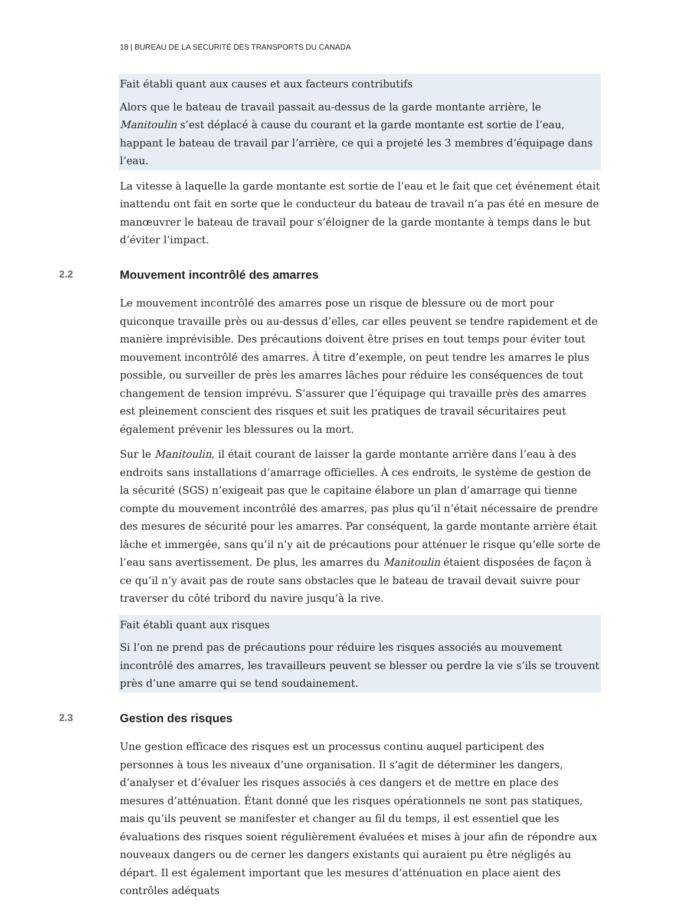18 | BUREAU DE LA SÉCURITÉ DES TRANSPORTS DU CANADA
Fait établi quant aux causes et aux facteurs contributifs
Alors que le bateau de travail passait au-dessus de la garde montante arrière, le Manitoulin s’est déplacé à cause du courant et la garde montante est sortie de l’eau, happant le bateau de travail par l’arrière, ce qui a projeté les 3 membres d’équipage dans l’eau.
La vitesse à laquelle la garde montante est sortie de l’eau et le fait que cet événement était inattendu ont fait en sorte que le conducteur du bateau de travail n’a pas été en mesure de manœuvrer le bateau de travail pour s’éloigner de la garde montante à temps dans le but d’éviter l’impact.
2.2 Mouvement incontrôlé des amarres
Le mouvement incontrôlé des amarres pose un risque de blessure ou de mort pour quiconque travaille près ou au-dessus d’elles, car elles peuvent se tendre rapidement et de manière imprévisible. Des précautions doivent être prises en tout temps pour éviter tout mouvement incontrôlé des amarres. À titre d’exemple, on peut tendre les amarres le plus possible, ou surveiller de près les amarres lâches pour réduire les conséquences de tout changement de tension imprévu. S’assurer que l’équipage qui travaille près des amarres est pleinement conscient des risques et suit les pratiques de travail sécuritaires peut également prévenir les blessures ou la mort.
Sur le Manitoulin, il était courant de laisser la garde montante arrière dans l’eau à des endroits sans installations d’amarrage officielles. À ces endroits, le système de gestion de la sécurité (SGS) n’exigeait pas que le capitaine élabore un plan d’amarrage qui tienne compte du mouvement incontrôlé des amarres, pas plus qu’il n’était nécessaire de prendre des mesures de sécurité pour les amarres. Par conséquent, la garde montante arrière était lâche et immergée, sans qu’il n’y ait de précautions pour atténuer le risque qu’elle sorte de l’eau sans avertissement. De plus, les amarres du Manitoulin étaient disposées de façon à ce qu’il n’y avait pas de route sans obstacles que le bateau de travail devait suivre pour traverser du côté tribord du navire jusqu’à la rive.
Fait établi quant aux risques
Si l’on ne prend pas de précautions pour réduire les risques associés au mouvement incontrôlé des amarres, les travailleurs peuvent se blesser ou perdre la vie s’ils se trouvent près d’une amarre qui se tend soudainement.
2.3 Gestion des risques
Une gestion efficace des risques est un processus continu auquel participent des personnes à tous les niveaux d’une organisation. Il s’agit de déterminer les dangers, d’analyser et d’évaluer les risques associés à ces dangers et de mettre en place des mesures d’atténuation. Étant donné que les risques opérationnels ne sont pas statiques, mais qu’ils peuvent se manifester et changer au fil du temps, il est essentiel que les évaluations des risques soient régulièrement évaluées et mises à jour afin de répondre aux nouveaux dangers ou de cerner les dangers existants qui auraient pu être négligés au départ. Il est également important que les mesures d’atténuation en place aient des contrôles adéquats